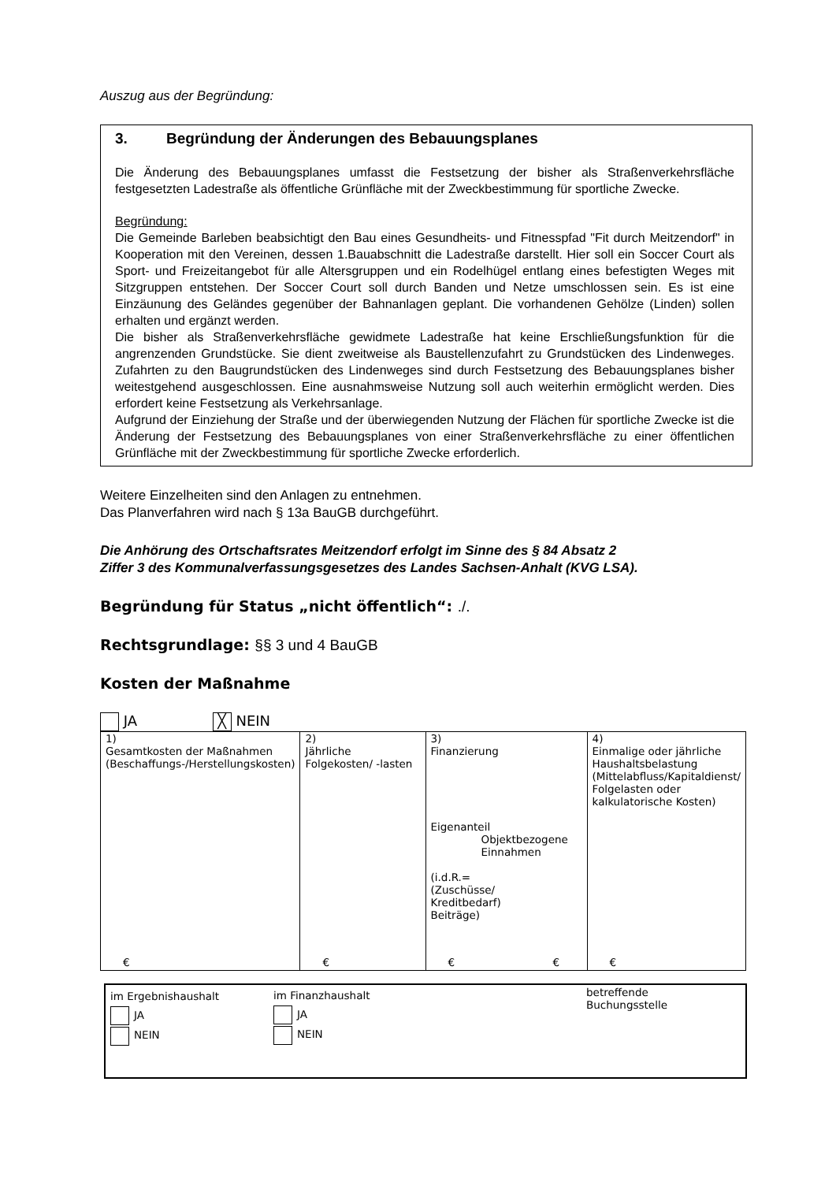Auszug aus der Begründung:
3. Begründung der Änderungen des Bebauungsplanes
Die Änderung des Bebauungsplanes umfasst die Festsetzung der bisher als Straßenverkehrsfläche festgesetzten Ladestraße als öffentliche Grünfläche mit der Zweckbestimmung für sportliche Zwecke.
Begründung:
Die Gemeinde Barleben beabsichtigt den Bau eines Gesundheits- und Fitnesspfad "Fit durch Meitzendorf" in Kooperation mit den Vereinen, dessen 1.Bauabschnitt die Ladestraße darstellt. Hier soll ein Soccer Court als Sport- und Freizeitangebot für alle Altersgruppen und ein Rodelhügel entlang eines befestigten Weges mit Sitzgruppen entstehen. Der Soccer Court soll durch Banden und Netze umschlossen sein. Es ist eine Einzäunung des Geländes gegenüber der Bahnanlagen geplant. Die vorhandenen Gehölze (Linden) sollen erhalten und ergänzt werden.
Die bisher als Straßenverkehrsfläche gewidmete Ladestraße hat keine Erschließungsfunktion für die angrenzenden Grundstücke. Sie dient zweitweise als Baustellenzufahrt zu Grundstücken des Lindenweges. Zufahrten zu den Baugrundstücken des Lindenweges sind durch Festsetzung des Bebauungsplanes bisher weitestgehend ausgeschlossen. Eine ausnahmsweise Nutzung soll auch weiterhin ermöglicht werden. Dies erfordert keine Festsetzung als Verkehrsanlage.
Aufgrund der Einziehung der Straße und der überwiegenden Nutzung der Flächen für sportliche Zwecke ist die Änderung der Festsetzung des Bebauungsplanes von einer Straßenverkehrsfläche zu einer öffentlichen Grünfläche mit der Zweckbestimmung für sportliche Zwecke erforderlich.
Weitere Einzelheiten sind den Anlagen zu entnehmen.
Das Planverfahren wird nach § 13a BauGB durchgeführt.
Die Anhörung des Ortschaftsrates Meitzendorf erfolgt im Sinne des § 84 Absatz 2
Ziffer 3 des Kommunalverfassungsgesetzes des Landes Sachsen-Anhalt (KVG LSA).
Begründung für Status „nicht öffentlich“: ./.
Rechtsgrundlage: §§ 3 und 4 BauGB
Kosten der Maßnahme
JA ╳ NEIN
| 1) Gesamtkosten der Maßnahmen (Beschaffungs-/Herstellungskosten) € | 2) Jährliche Folgekosten/ -lasten € | 3) Finanzierung Eigenanteil Objektbezogene Einnahmen (i.d.R.= (Zuschüsse/ Kreditbedarf) Beiträge) € € | 4) Einmalige oder jährliche Haushaltsbelastung (Mittelabfluss/Kapitaldienst/ Folgelasten oder kalkulatorische Kosten) € |
| im Ergebnishaushalt JA NEIN | im Finanzhaushalt JA NEIN | betreffende Buchungsstelle |